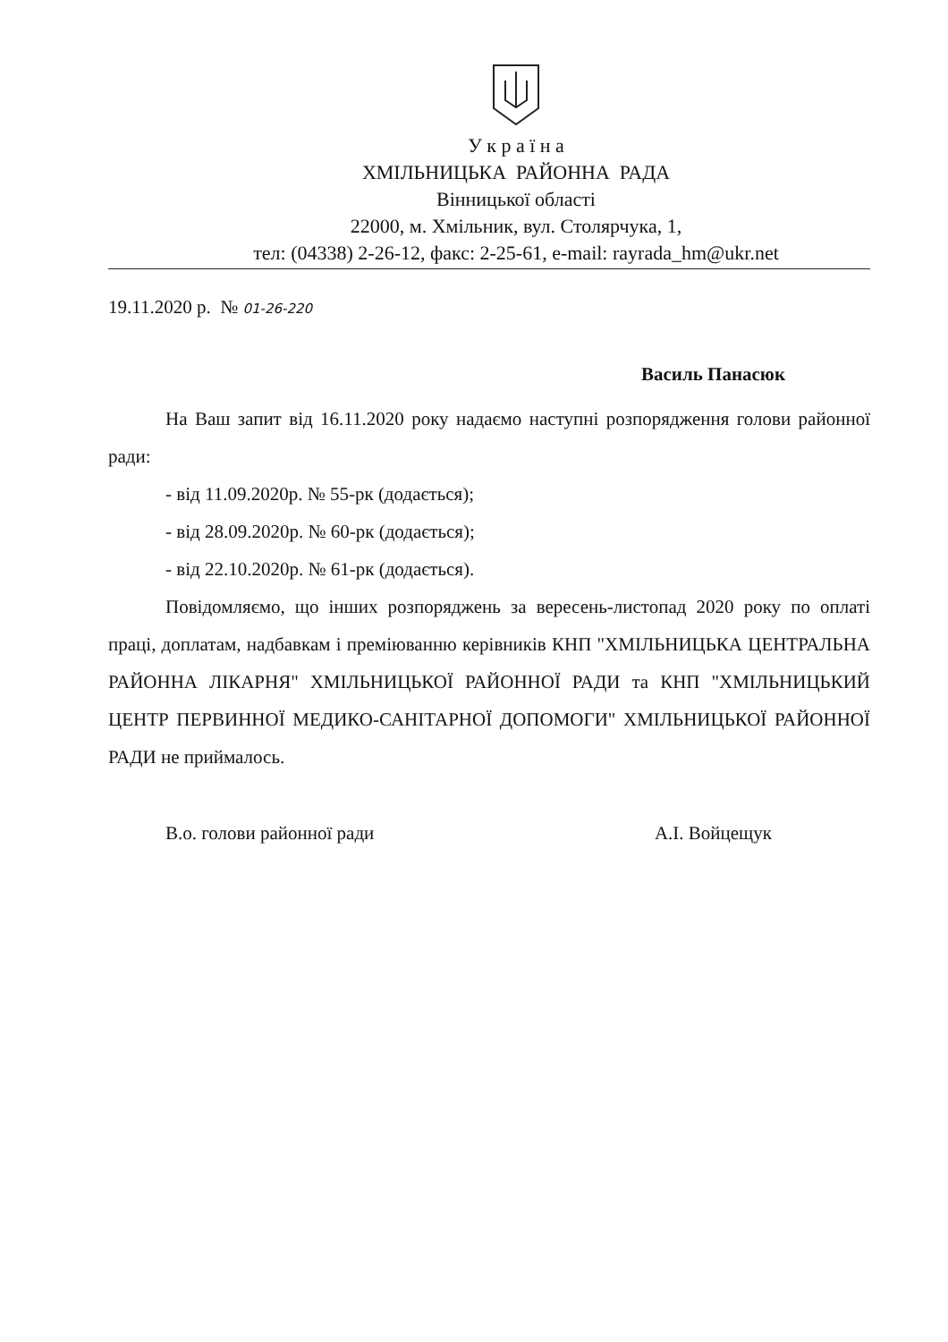У к р а ї н а
ХМІЛЬНИЦЬКА РАЙОННА РАДА
Вінницької області
22000, м. Хмільник, вул. Столярчука, 1,
тел: (04338) 2-26-12, факс: 2-25-61, e-mail: rayrada_hm@ukr.net
19.11.2020 р. № 01-26-220
Василь Панасюк
На Ваш запит від 16.11.2020 року надаємо наступні розпорядження голови районної ради:
- від 11.09.2020р. № 55-рк (додається);
- від 28.09.2020р. № 60-рк (додається);
- від 22.10.2020р. № 61-рк (додається).
Повідомляємо, що інших розпоряджень за вересень-листопад 2020 року по оплаті праці, доплатам, надбавкам і преміюванню керівників КНП "ХМІЛЬНИЦЬКА ЦЕНТРАЛЬНА РАЙОННА ЛІКАРНЯ" ХМІЛЬНИЦЬКОЇ РАЙОННОЇ РАДИ та КНП "ХМІЛЬНИЦЬКИЙ ЦЕНТР ПЕРВИННОЇ МЕДИКО-САНІТАРНОЇ ДОПОМОГИ" ХМІЛЬНИЦЬКОЇ РАЙОННОЇ РАДИ не приймалось.
В.о. голови районної ради А.І. Войцещук